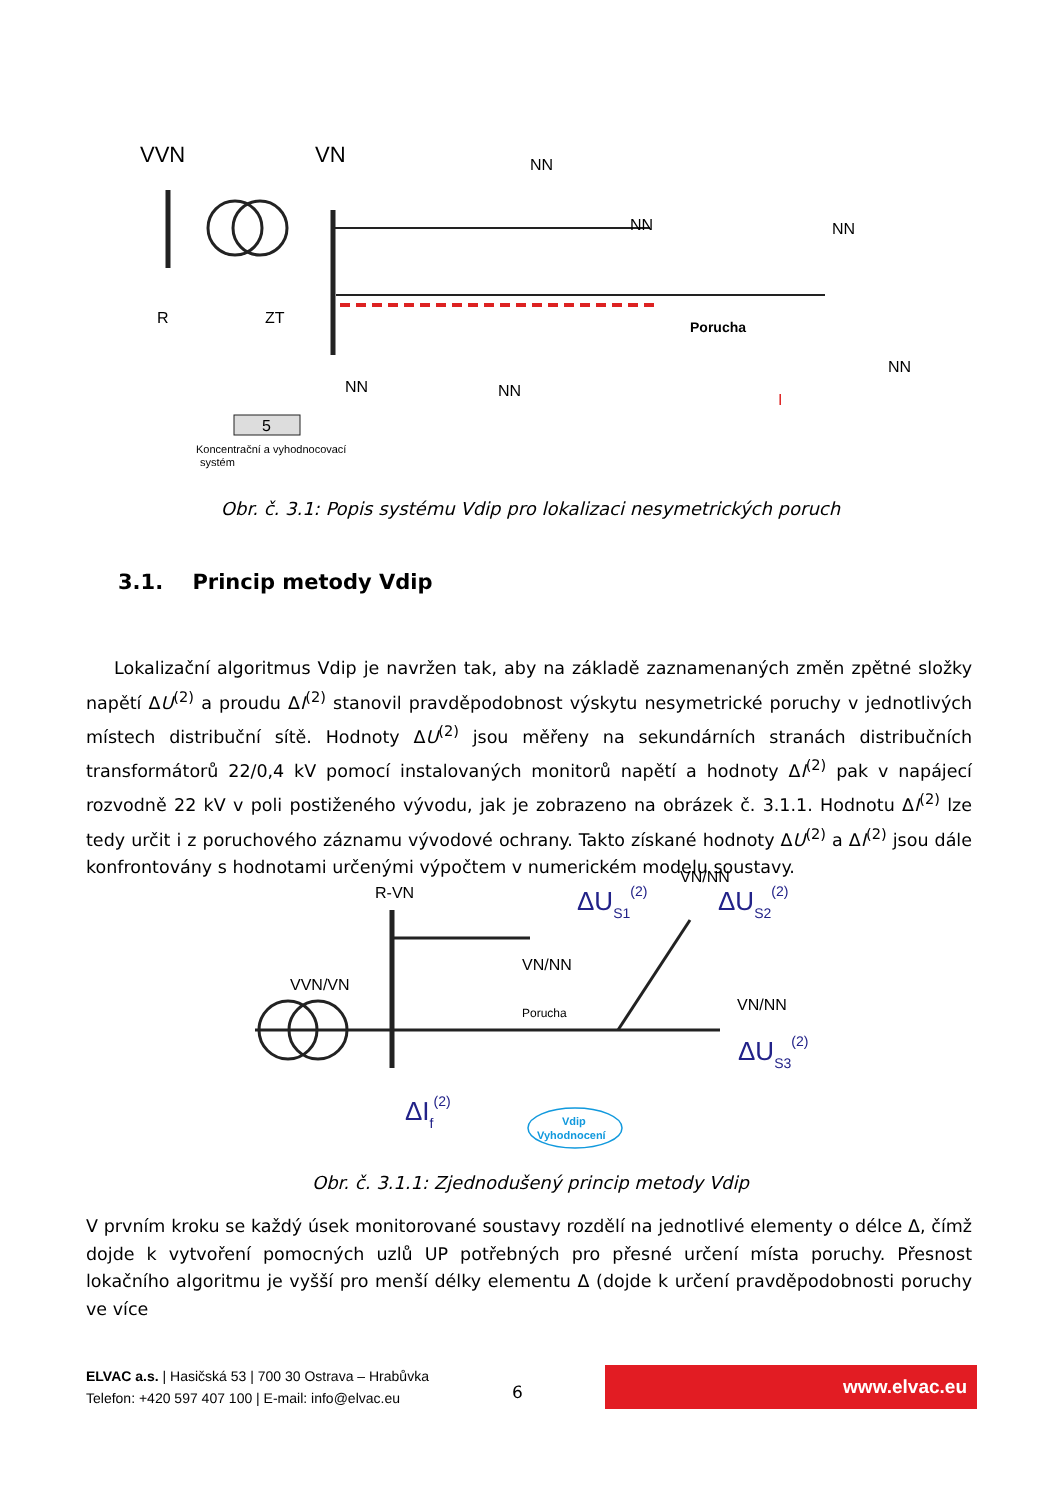VVN
VN
5
Koncentrační a vyhodnocovací
systém
NN
NN
NN
NN
NN
NN
Porucha
R
ZT
I
Obr. č. 3.1: Popis systému Vdip pro lokalizaci nesymetrických poruch
3.1. Princip metody Vdip
Lokalizační algoritmus Vdip je navržen tak, aby na základě zaznamenaných změn zpětné složky napětí ΔU<sup>(2)</sup> a proudu ΔI<sup>(2)</sup> stanovil pravděpodobnost výskytu nesymetrické poruchy v jednotlivých místech distribuční sítě. Hodnoty ΔU<sup>(2)</sup> jsou měřeny na sekundárních stranách distribučních transformátorů 22/0,4 kV pomocí instalovaných monitorů napětí a hodnoty ΔI<sup>(2)</sup> pak v napájecí rozvodně 22 kV v poli postiženého vývodu, jak je zobrazeno na obrázek č. 3.1.1. Hodnotu ΔI<sup>(2)</sup> lze tedy určit i z poruchového záznamu vývodové ochrany. Takto získané hodnoty ΔU<sup>(2)</sup> a ΔI<sup>(2)</sup> jsou dále konfrontovány s hodnotami určenými výpočtem v numerickém modelu soustavy.
R-VN
VVN/VN
VN/NN
VN/NN
VN/NN
Porucha
ΔUS1(2)
ΔUS2(2)
ΔUS3(2)
ΔIf(2)
Vdip
Vyhodnocení
Obr. č. 3.1.1: Zjednodušený princip metody Vdip
V prvním kroku se každý úsek monitorované soustavy rozdělí na jednotlivé elementy o délce Δ, čímž dojde k vytvoření pomocných uzlů UP potřebných pro přesné určení místa poruchy. Přesnost lokačního algoritmu je vyšší pro menší délky elementu Δ (dojde k určení pravděpodobnosti poruchy ve více
ELVAC a.s. | Hasičská 53 | 700 30 Ostrava – Hrabůvka
Telefon: +420 597 407 100 | E-mail: info@elvac.eu
6
www.elvac.eu